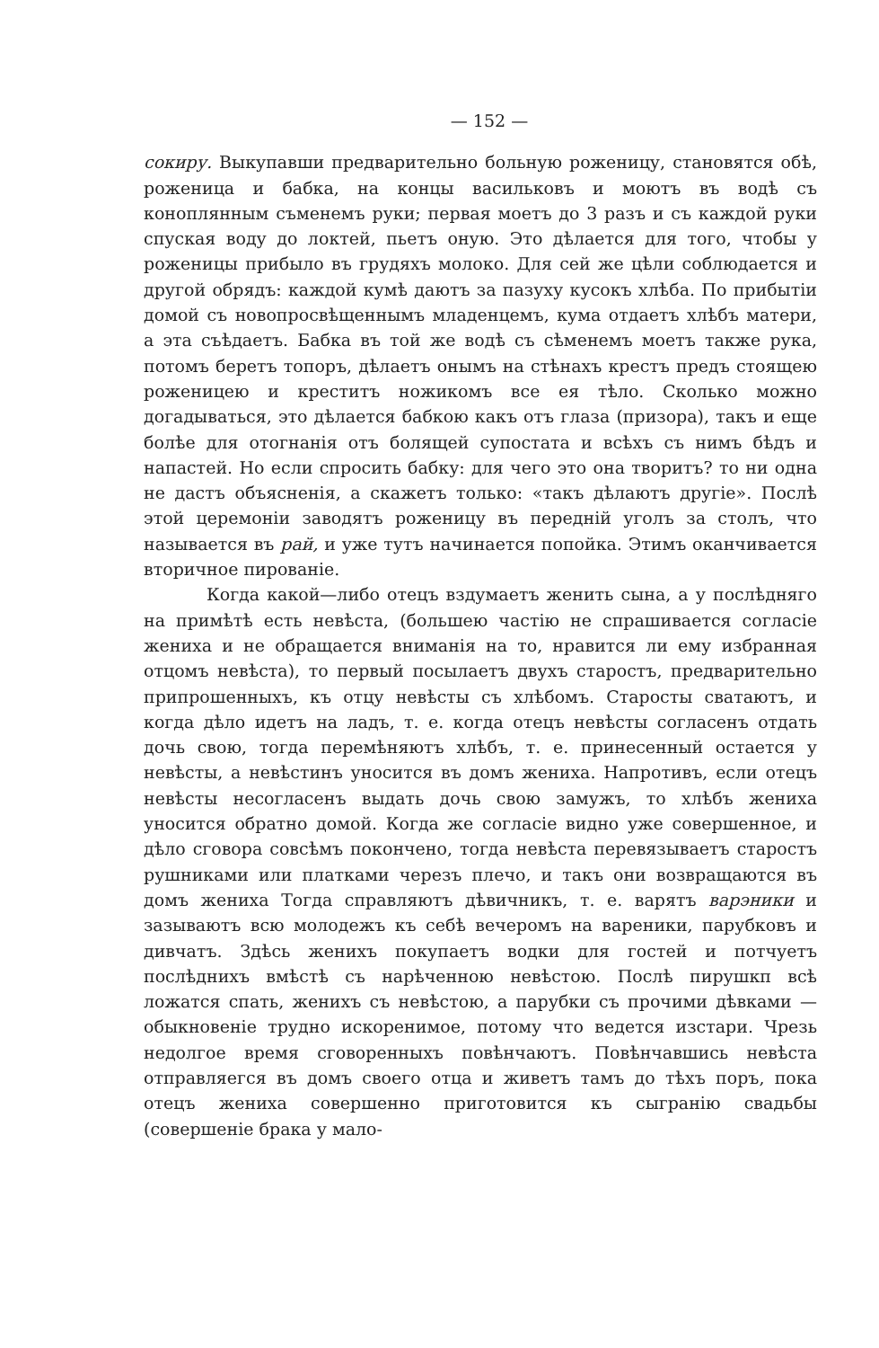— 152 —
сокиру. Выкупавши предварительно больную роженицу, становятся обѣ, роженица и бабка, на концы васильковъ и моютъ въ водѣ съ коноплянным съменемъ руки; первая моетъ до 3 разъ и съ каждой руки спуская воду до локтей, пьетъ оную. Это дѣлается для того, чтобы у роженицы прибыло въ грудяхъ молоко. Для сей же цѣли соблюдается и другой обрядъ: каждой кумѣ даютъ за пазуху кусокъ хлѣба. По прибытіи домой съ новопросвѣщеннымъ младенцемъ, кума отдаетъ хлѣбъ матери, а эта съѣдаетъ. Бабка въ той же водѣ съ сѣменемъ моетъ также рука, потомъ беретъ топоръ, дѣлаетъ онымъ на стѣнахъ крестъ предъ стоящею роженицею и креститъ ножикомъ все ея тѣло. Сколько можно догадываться, это дѣлается бабкою какъ отъ глаза (призора), такъ и еще болѣе для отогнанія отъ болящей супостата и всѣхъ съ нимъ бѣдъ и напастей. Но если спросить бабку: для чего это она творитъ? то ни одна не дастъ объясненія, а скажетъ только: «такъ дѣлаютъ другіе». Послѣ этой церемоніи заводятъ роженицу въ передній уголъ за столъ, что называется въ рай, и уже тутъ начинается попойка. Этимъ оканчивается вторичное пированіе.
Когда какой—либо отецъ вздумаетъ женить сына, а у послѣдняго на примѣтѣ есть невѣста, (большею частію не спрашивается согласіе жениха и не обращается вниманія на то, нравится ли ему избранная отцомъ невѣста), то первый посылаетъ двухъ старостъ, предварительно припрошенныхъ, къ отцу невѣсты съ хлѣбомъ. Старосты сватаютъ, и когда дѣло идетъ на ладъ, т. е. когда отецъ невѣсты согласенъ отдать дочь свою, тогда перемѣняютъ хлѣбъ, т. е. принесенный остается у невѣсты, а невѣстинъ уносится въ домъ жениха. Напротивъ, если отецъ невѣсты несогласенъ выдать дочь свою замужъ, то хлѣбъ жениха уносится обратно домой. Когда же согласіе видно уже совершенное, и дѣло сговора совсѣмъ покончено, тогда невѣста перевязываетъ старостъ рушниками или платками черезъ плечо, и такъ они возвращаются въ домъ жениха Тогда справляютъ дѣвичникъ, т. е. варятъ варэники и зазываютъ всю молодежъ къ себѣ вечеромъ на вареники, парубковъ и дивчатъ. Здѣсь женихъ покупаетъ водки для гостей и потчуетъ послѣднихъ вмѣстѣ съ нарѣченною невѣстою. Послѣ пирушкп всѣ ложатся спать, женихъ съ невѣстою, а парубки съ прочими дѣвками — обыкновеніе трудно искоренимое, потому что ведется изстари. Чрезь недолгое время сговоренныхъ повѣнчаютъ. Повѣнчавшись невѣста отправляегся въ домъ своего отца и живетъ тамъ до тѣхъ поръ, пока отецъ жениха совершенно приготовится къ сыгранію свадьбы (совершеніе брака у мало-